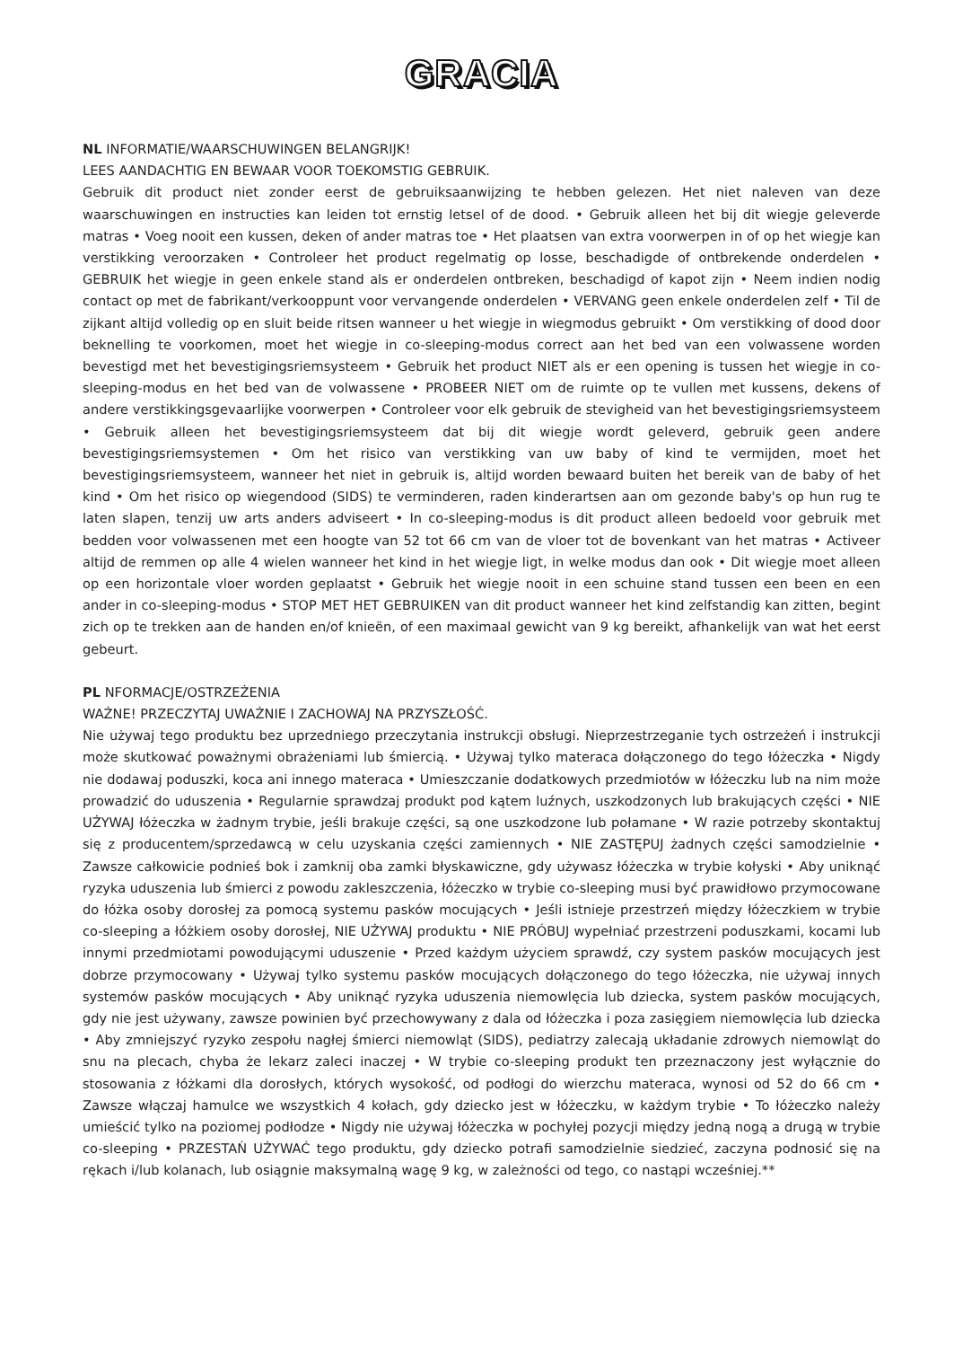GRACIA
NL INFORMATIE/WAARSCHUWINGEN BELANGRIJK!
LEES AANDACHTIG EN BEWAAR VOOR TOEKOMSTIG GEBRUIK.
Gebruik dit product niet zonder eerst de gebruiksaanwijzing te hebben gelezen. Het niet naleven van deze waarschuwingen en instructies kan leiden tot ernstig letsel of de dood. • Gebruik alleen het bij dit wiegje geleverde matras • Voeg nooit een kussen, deken of ander matras toe • Het plaatsen van extra voorwerpen in of op het wiegje kan verstikking veroorzaken • Controleer het product regelmatig op losse, beschadigde of ontbrekende onderdelen • GEBRUIK het wiegje in geen enkele stand als er onderdelen ontbreken, beschadigd of kapot zijn • Neem indien nodig contact op met de fabrikant/verkooppunt voor vervangende onderdelen • VERVANG geen enkele onderdelen zelf • Til de zijkant altijd volledig op en sluit beide ritsen wanneer u het wiegje in wiegmodus gebruikt • Om verstikking of dood door beknelling te voorkomen, moet het wiegje in co-sleeping-modus correct aan het bed van een volwassene worden bevestigd met het bevestigingsriemsysteem • Gebruik het product NIET als er een opening is tussen het wiegje in co-sleeping-modus en het bed van de volwassene • PROBEER NIET om de ruimte op te vullen met kussens, dekens of andere verstikkingsgevaarlijke voorwerpen • Controleer voor elk gebruik de stevigheid van het bevestigingsriemsysteem • Gebruik alleen het bevestigingsriemsysteem dat bij dit wiegje wordt geleverd, gebruik geen andere bevestigingsriemsystemen • Om het risico van verstikking van uw baby of kind te vermijden, moet het bevestigingsriemsysteem, wanneer het niet in gebruik is, altijd worden bewaard buiten het bereik van de baby of het kind • Om het risico op wiegendood (SIDS) te verminderen, raden kinderartsen aan om gezonde baby's op hun rug te laten slapen, tenzij uw arts anders adviseert • In co-sleeping-modus is dit product alleen bedoeld voor gebruik met bedden voor volwassenen met een hoogte van 52 tot 66 cm van de vloer tot de bovenkant van het matras • Activeer altijd de remmen op alle 4 wielen wanneer het kind in het wiegje ligt, in welke modus dan ook • Dit wiegje moet alleen op een horizontale vloer worden geplaatst • Gebruik het wiegje nooit in een schuine stand tussen een been en een ander in co-sleeping-modus • STOP MET HET GEBRUIKEN van dit product wanneer het kind zelfstandig kan zitten, begint zich op te trekken aan de handen en/of knieën, of een maximaal gewicht van 9 kg bereikt, afhankelijk van wat het eerst gebeurt.
PL NFORMACJE/OSTRZEŻENIA
WAŻNE! PRZECZYTAJ UWAŻNIE I ZACHOWAJ NA PRZYSZŁOŚĆ.
Nie używaj tego produktu bez uprzedniego przeczytania instrukcji obsługi. Nieprzestrzeganie tych ostrzeżeń i instrukcji może skutkować poważnymi obrażeniami lub śmiercią. • Używaj tylko materaca dołączonego do tego łóżeczka • Nigdy nie dodawaj poduszki, koca ani innego materaca • Umieszczanie dodatkowych przedmiotów w łóżeczku lub na nim może prowadzić do uduszenia • Regularnie sprawdzaj produkt pod kątem luźnych, uszkodzonych lub brakujących części • NIE UŻYWAJ łóżeczka w żadnym trybie, jeśli brakuje części, są one uszkodzone lub połamane • W razie potrzeby skontaktuj się z producentem/sprzedawcą w celu uzyskania części zamiennych • NIE ZASTĘPUJ żadnych części samodzielnie • Zawsze całkowicie podnieś bok i zamknij oba zamki błyskawiczne, gdy używasz łóżeczka w trybie kołyski • Aby uniknąć ryzyka uduszenia lub śmierci z powodu zakleszczenia, łóżeczko w trybie co-sleeping musi być prawidłowo przymocowane do łóżka osoby dorosłej za pomocą systemu pasków mocujących • Jeśli istnieje przestrzeń między łóżeczkiem w trybie co-sleeping a łóżkiem osoby dorosłej, NIE UŻYWAJ produktu • NIE PRÓBUJ wypełniać przestrzeni poduszkami, kocami lub innymi przedmiotami powodującymi uduszenie • Przed każdym użyciem sprawdź, czy system pasków mocujących jest dobrze przymocowany • Używaj tylko systemu pasków mocujących dołączonego do tego łóżeczka, nie używaj innych systemów pasków mocujących • Aby uniknąć ryzyka uduszenia niemowlęcia lub dziecka, system pasków mocujących, gdy nie jest używany, zawsze powinien być przechowywany z dala od łóżeczka i poza zasięgiem niemowlęcia lub dziecka • Aby zmniejszyć ryzyko zespołu nagłej śmierci niemowląt (SIDS), pediatrzy zalecają układanie zdrowych niemowląt do snu na plecach, chyba że lekarz zaleci inaczej • W trybie co-sleeping produkt ten przeznaczony jest wyłącznie do stosowania z łóżkami dla dorosłych, których wysokość, od podłogi do wierzchu materaca, wynosi od 52 do 66 cm • Zawsze włączaj hamulce we wszystkich 4 kołach, gdy dziecko jest w łóżeczku, w każdym trybie • To łóżeczko należy umieścić tylko na poziomej podłodze • Nigdy nie używaj łóżeczka w pochyłej pozycji między jedną nogą a drugą w trybie co-sleeping • PRZESTAŃ UŻYWAĆ tego produktu, gdy dziecko potrafi samodzielnie siedzieć, zaczyna podnosić się na rękach i/lub kolanach, lub osiągnie maksymalną wagę 9 kg, w zależności od tego, co nastąpi wcześniej.**